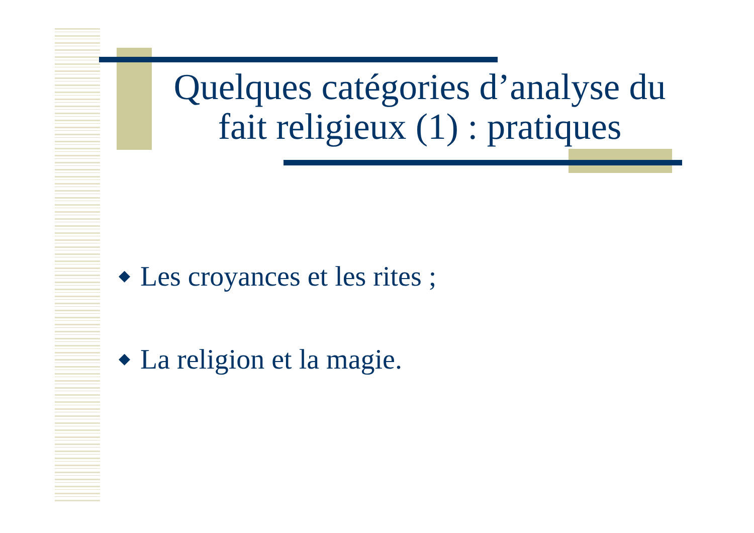Quelques catégories d’analyse du fait religieux (1) : pratiques
◆ Les croyances et les rites ;
◆ La religion et la magie.